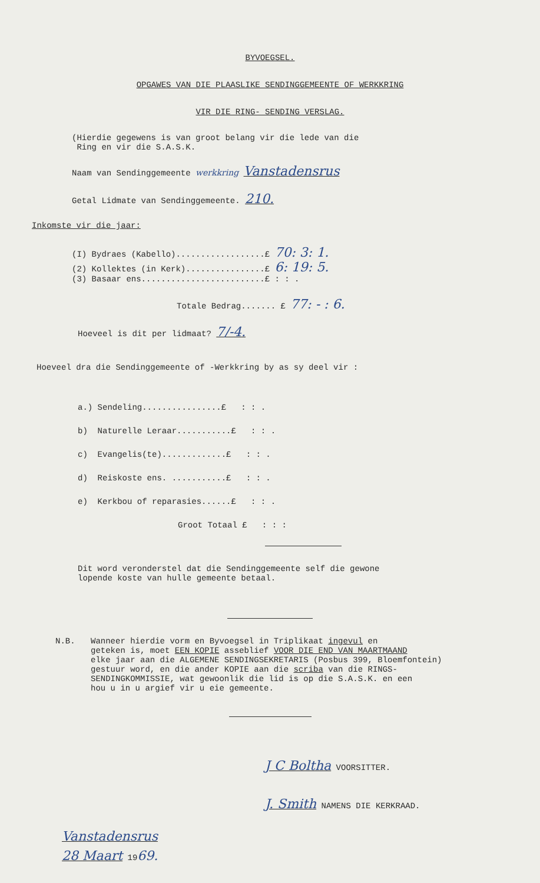BYVOEGSEL.
OPGAWES VAN DIE PLAASLIKE SENDINGGEMEENTE OF WERKKRING
VIR DIE RING- SENDING VERSLAG.
(Hierdie gegewens is van groot belang vir die lede van die
Ring en vir die S.A.S.K.
Naam van Sendinggemeente werkkring Vanstadensrus
Getal Lidmate van Sendinggemeente. 210.
Inkomste vir die jaar:
(I) Bydraes (Kabello)..................£ 70: 3: 1.
(2) Kollektes (in Kerk)................£ 6: 19: 5.
(3) Basaar ens.........................£ : : .
Totale Bedrag....... £ 77: - : 6.
Hoeveel is dit per lidmaat? 7/-4.
Hoeveel dra die Sendinggemeente of -Werkkring by as sy deel vir :
a.) Sendeling................£ : : .
b) Naturelle Leraar...........£ : : .
c) Evangelis(te).............£ : : .
d) Reiskoste ens. ...........£ : : .
e) Kerkbou of reparasies......£ : : .
Groot Totaal £ : : :
Dit word veronderstel dat die Sendinggemeente self die gewone
lopende koste van hulle gemeente betaal.
N.B. Wanneer hierdie vorm en Byvoegsel in Triplikaat ingevul en
geteken is, moet EEN KOPIE asseblief VOOR DIE END VAN MAARTMAAND
elke jaar aan die ALGEMENE SENDINGSEKRETARIS (Posbus 399, Bloemfontein)
gestuur word, en die ander KOPIE aan die scriba van die RINGS-
SENDINGKOMMISSIE, wat gewoonlik die lid is op die S.A.S.K. en een
hou u in u argief vir u eie gemeente.
J C Boltha VOORSITTER.
J. Smith NAMENS DIE KERKRAAD.
Vanstadensrus
28 Maart 1969.